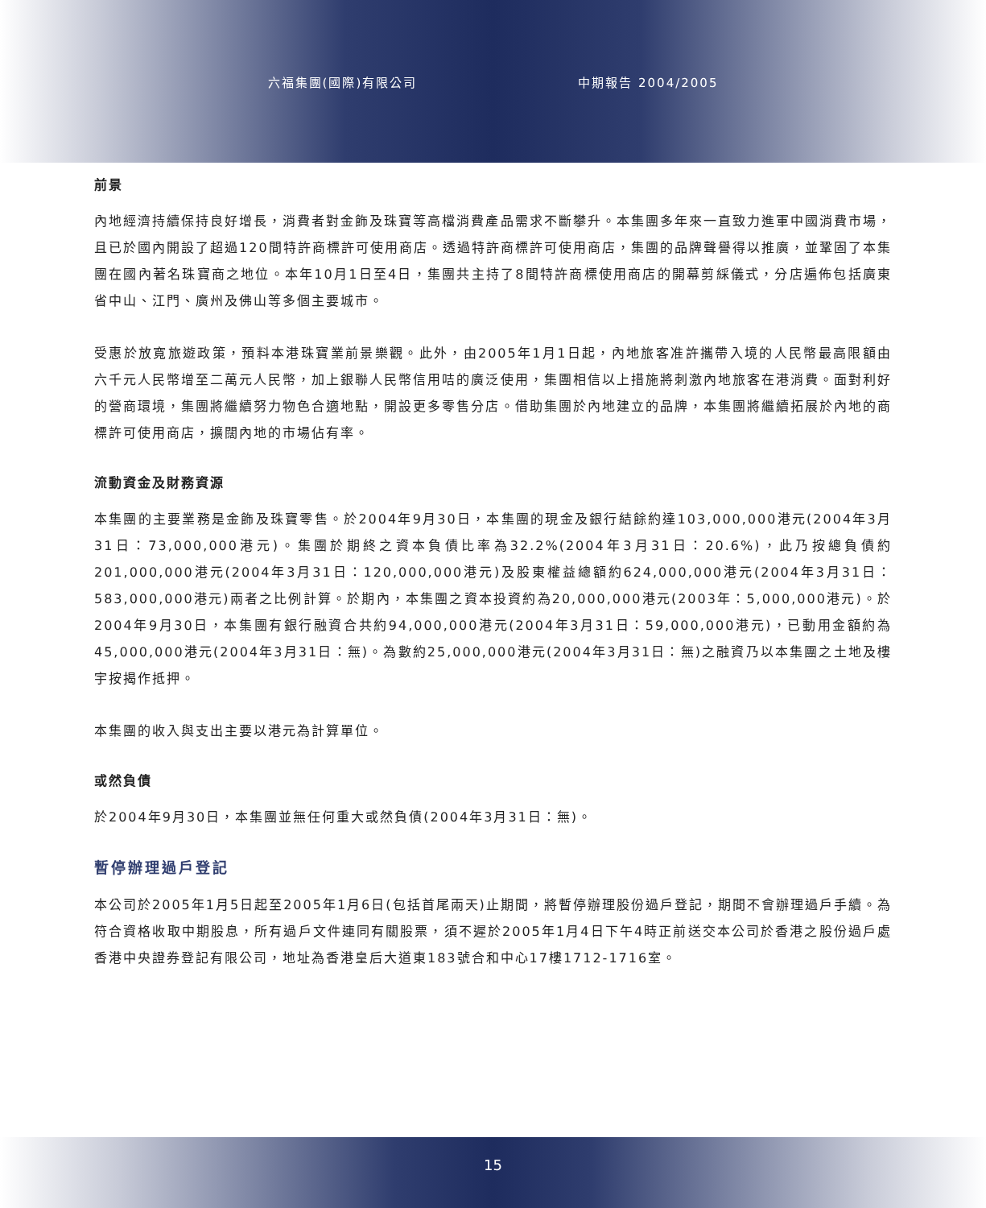六福集團(國際)有限公司 中期報告 2004/2005
前景
內地經濟持續保持良好增長，消費者對金飾及珠寶等高檔消費產品需求不斷攀升。本集團多年來一直致力進軍中國消費市場，且已於國內開設了超過120間特許商標許可使用商店。透過特許商標許可使用商店，集團的品牌聲譽得以推廣，並鞏固了本集團在國內著名珠寶商之地位。本年10月1日至4日，集團共主持了8間特許商標使用商店的開幕剪綵儀式，分店遍佈包括廣東省中山、江門、廣州及佛山等多個主要城市。
受惠於放寬旅遊政策，預料本港珠寶業前景樂觀。此外，由2005年1月1日起，內地旅客准許攜帶入境的人民幣最高限額由六千元人民幣增至二萬元人民幣，加上銀聯人民幣信用咭的廣泛使用，集團相信以上措施將刺激內地旅客在港消費。面對利好的營商環境，集團將繼續努力物色合適地點，開設更多零售分店。借助集團於內地建立的品牌，本集團將繼續拓展於內地的商標許可使用商店，擴闊內地的市場佔有率。
流動資金及財務資源
本集團的主要業務是金飾及珠寶零售。於2004年9月30日，本集團的現金及銀行結餘約達103,000,000港元(2004年3月31日：73,000,000港元)。集團於期終之資本負債比率為32.2%(2004年3月31日：20.6%)，此乃按總負債約201,000,000港元(2004年3月31日：120,000,000港元)及股東權益總額約624,000,000港元(2004年3月31日：583,000,000港元)兩者之比例計算。於期內，本集團之資本投資約為20,000,000港元(2003年：5,000,000港元)。於2004年9月30日，本集團有銀行融資合共約94,000,000港元(2004年3月31日：59,000,000港元)，已動用金額約為45,000,000港元(2004年3月31日：無)。為數約25,000,000港元(2004年3月31日：無)之融資乃以本集團之土地及樓宇按揭作抵押。
本集團的收入與支出主要以港元為計算單位。
或然負債
於2004年9月30日，本集團並無任何重大或然負債(2004年3月31日：無)。
暫停辦理過戶登記
本公司於2005年1月5日起至2005年1月6日(包括首尾兩天)止期間，將暫停辦理股份過戶登記，期間不會辦理過戶手續。為符合資格收取中期股息，所有過戶文件連同有關股票，須不遲於2005年1月4日下午4時正前送交本公司於香港之股份過戶處香港中央證券登記有限公司，地址為香港皇后大道東183號合和中心17樓1712-1716室。
15